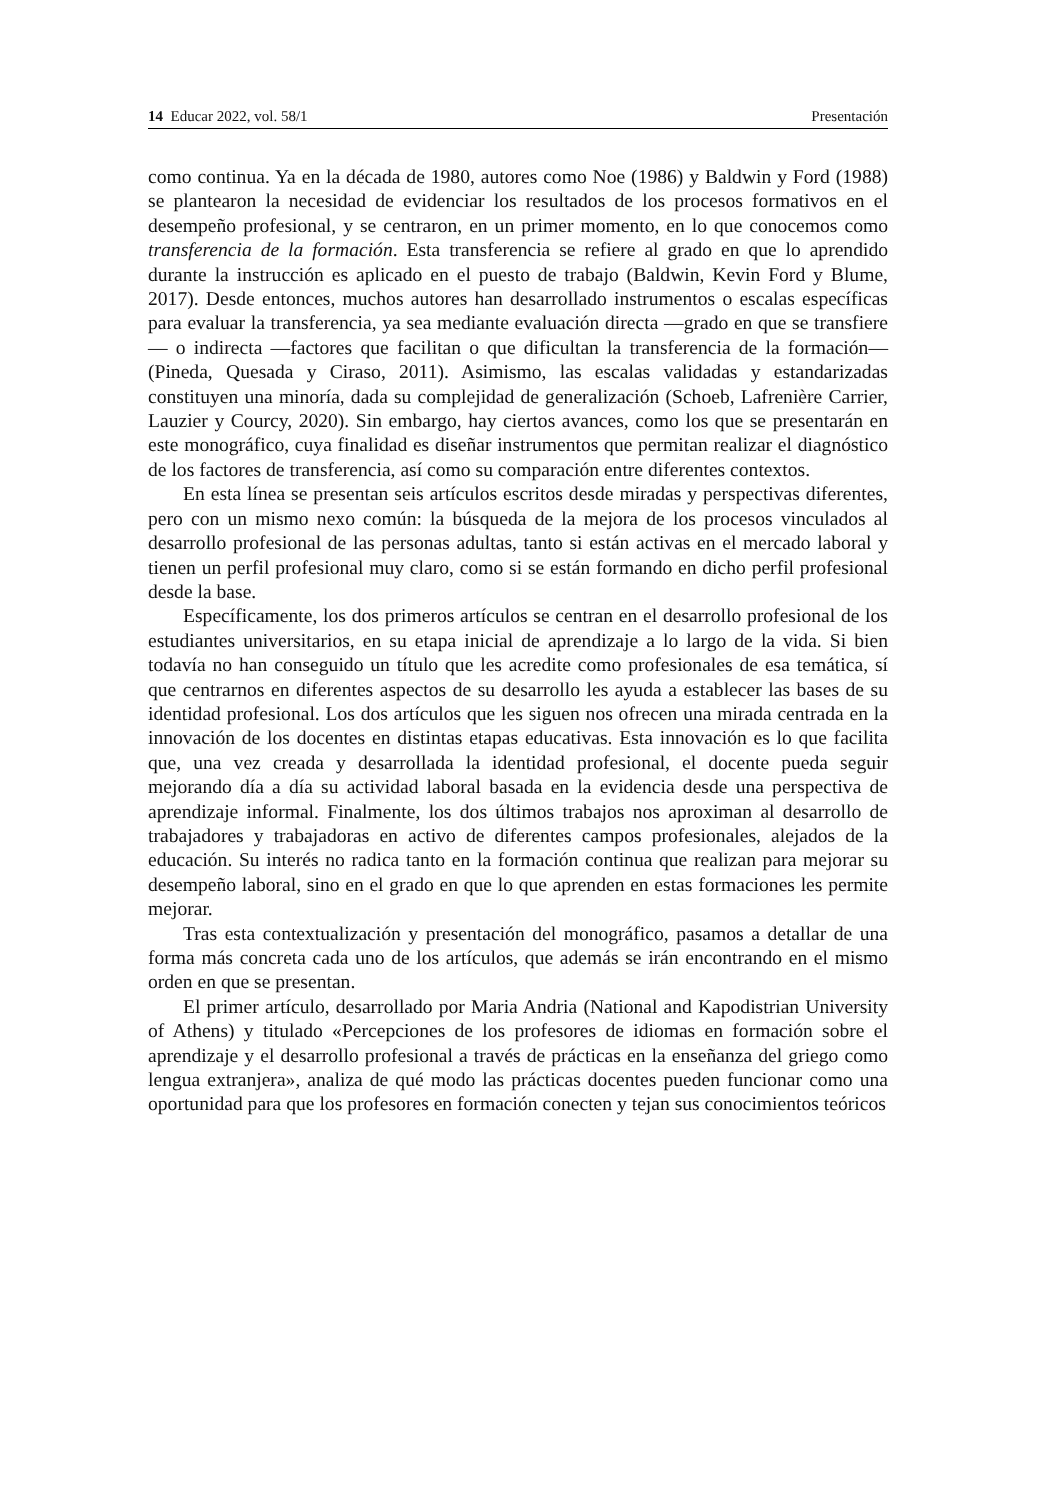14 Educar 2022, vol. 58/1 Presentación
como continua. Ya en la década de 1980, autores como Noe (1986) y Baldwin y Ford (1988) se plantearon la necesidad de evidenciar los resultados de los procesos formativos en el desempeño profesional, y se centraron, en un primer momento, en lo que conocemos como transferencia de la formación. Esta transferencia se refiere al grado en que lo aprendido durante la instrucción es aplicado en el puesto de trabajo (Baldwin, Kevin Ford y Blume, 2017). Desde entonces, muchos autores han desarrollado instrumentos o escalas específicas para evaluar la transferencia, ya sea mediante evaluación directa —grado en que se transfiere— o indirecta —factores que facilitan o que dificultan la transferencia de la formación— (Pineda, Quesada y Ciraso, 2011). Asimismo, las escalas validadas y estandarizadas constituyen una minoría, dada su complejidad de generalización (Schoeb, Lafrenière Carrier, Lauzier y Courcy, 2020). Sin embargo, hay ciertos avances, como los que se presentarán en este monográfico, cuya finalidad es diseñar instrumentos que permitan realizar el diagnóstico de los factores de transferencia, así como su comparación entre diferentes contextos.
En esta línea se presentan seis artículos escritos desde miradas y perspectivas diferentes, pero con un mismo nexo común: la búsqueda de la mejora de los procesos vinculados al desarrollo profesional de las personas adultas, tanto si están activas en el mercado laboral y tienen un perfil profesional muy claro, como si se están formando en dicho perfil profesional desde la base.
Específicamente, los dos primeros artículos se centran en el desarrollo profesional de los estudiantes universitarios, en su etapa inicial de aprendizaje a lo largo de la vida. Si bien todavía no han conseguido un título que les acredite como profesionales de esa temática, sí que centrarnos en diferentes aspectos de su desarrollo les ayuda a establecer las bases de su identidad profesional. Los dos artículos que les siguen nos ofrecen una mirada centrada en la innovación de los docentes en distintas etapas educativas. Esta innovación es lo que facilita que, una vez creada y desarrollada la identidad profesional, el docente pueda seguir mejorando día a día su actividad laboral basada en la evidencia desde una perspectiva de aprendizaje informal. Finalmente, los dos últimos trabajos nos aproximan al desarrollo de trabajadores y trabajadoras en activo de diferentes campos profesionales, alejados de la educación. Su interés no radica tanto en la formación continua que realizan para mejorar su desempeño laboral, sino en el grado en que lo que aprenden en estas formaciones les permite mejorar.
Tras esta contextualización y presentación del monográfico, pasamos a detallar de una forma más concreta cada uno de los artículos, que además se irán encontrando en el mismo orden en que se presentan.
El primer artículo, desarrollado por Maria Andria (National and Kapodistrian University of Athens) y titulado «Percepciones de los profesores de idiomas en formación sobre el aprendizaje y el desarrollo profesional a través de prácticas en la enseñanza del griego como lengua extranjera», analiza de qué modo las prácticas docentes pueden funcionar como una oportunidad para que los profesores en formación conecten y tejan sus conocimientos teóricos